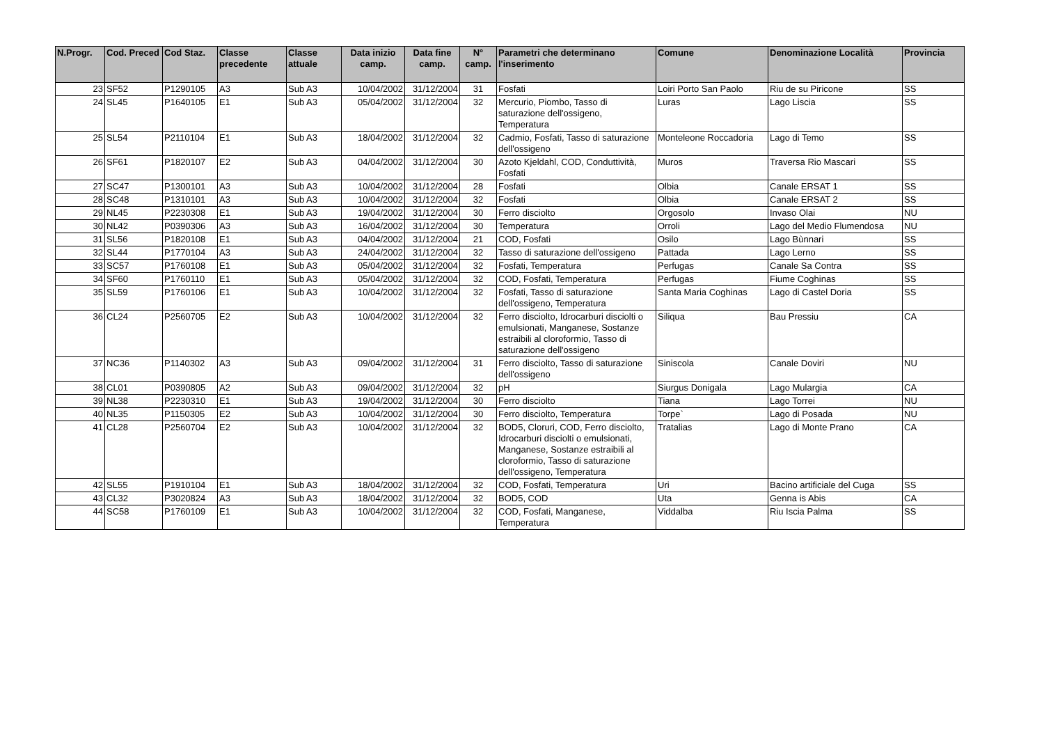| N.Progr. | Cod. Preced | Cod Staz. | Classe precedente | Classe attuale | Data inizio camp. | Data fine camp. | N° camp. | Parametri che determinano l'inserimento | Comune | Denominazione Località | Provincia |
| --- | --- | --- | --- | --- | --- | --- | --- | --- | --- | --- | --- |
| 23 | SF52 | P1290105 | A3 | Sub A3 | 10/04/2002 | 31/12/2004 | 31 | Fosfati | Loiri Porto San Paolo | Riu de su Piricone | SS |
| 24 | SL45 | P1640105 | E1 | Sub A3 | 05/04/2002 | 31/12/2004 | 32 | Mercurio, Piombo, Tasso di saturazione dell'ossigeno, Temperatura | Luras | Lago Liscia | SS |
| 25 | SL54 | P2110104 | E1 | Sub A3 | 18/04/2002 | 31/12/2004 | 32 | Cadmio, Fosfati, Tasso di saturazione dell'ossigeno | Monteleone Roccadoria | Lago di Temo | SS |
| 26 | SF61 | P1820107 | E2 | Sub A3 | 04/04/2002 | 31/12/2004 | 30 | Azoto Kjeldahl, COD, Conduttività, Fosfati | Muros | Traversa Rio Mascari | SS |
| 27 | SC47 | P1300101 | A3 | Sub A3 | 10/04/2002 | 31/12/2004 | 28 | Fosfati | Olbia | Canale ERSAT 1 | SS |
| 28 | SC48 | P1310101 | A3 | Sub A3 | 10/04/2002 | 31/12/2004 | 32 | Fosfati | Olbia | Canale ERSAT 2 | SS |
| 29 | NL45 | P2230308 | E1 | Sub A3 | 19/04/2002 | 31/12/2004 | 30 | Ferro disciolto | Orgosolo | Invaso Olai | NU |
| 30 | NL42 | P0390306 | A3 | Sub A3 | 16/04/2002 | 31/12/2004 | 30 | Temperatura | Orroli | Lago del Medio Flumendosa | NU |
| 31 | SL56 | P1820108 | E1 | Sub A3 | 04/04/2002 | 31/12/2004 | 21 | COD, Fosfati | Osilo | Lago Bùnnari | SS |
| 32 | SL44 | P1770104 | A3 | Sub A3 | 24/04/2002 | 31/12/2004 | 32 | Tasso di saturazione dell'ossigeno | Pattada | Lago Lerno | SS |
| 33 | SC57 | P1760108 | E1 | Sub A3 | 05/04/2002 | 31/12/2004 | 32 | Fosfati, Temperatura | Perfugas | Canale Sa Contra | SS |
| 34 | SF60 | P1760110 | E1 | Sub A3 | 05/04/2002 | 31/12/2004 | 32 | COD, Fosfati, Temperatura | Perfugas | Fiume Coghinas | SS |
| 35 | SL59 | P1760106 | E1 | Sub A3 | 10/04/2002 | 31/12/2004 | 32 | Fosfati, Tasso di saturazione dell'ossigeno, Temperatura | Santa Maria Coghinas | Lago di Castel Doria | SS |
| 36 | CL24 | P2560705 | E2 | Sub A3 | 10/04/2002 | 31/12/2004 | 32 | Ferro disciolto, Idrocarburi disciolti o emulsionati, Manganese, Sostanze estraibili al cloroformio, Tasso di saturazione dell'ossigeno | Siliqua | Bau Pressiu | CA |
| 37 | NC36 | P1140302 | A3 | Sub A3 | 09/04/2002 | 31/12/2004 | 31 | Ferro disciolto, Tasso di saturazione dell'ossigeno | Siniscola | Canale Doviri | NU |
| 38 | CL01 | P0390805 | A2 | Sub A3 | 09/04/2002 | 31/12/2004 | 32 | pH | Siurgus Donigala | Lago Mulargia | CA |
| 39 | NL38 | P2230310 | E1 | Sub A3 | 19/04/2002 | 31/12/2004 | 30 | Ferro disciolto | Tiana | Lago Torrei | NU |
| 40 | NL35 | P1150305 | E2 | Sub A3 | 10/04/2002 | 31/12/2004 | 30 | Ferro disciolto, Temperatura | Torpe` | Lago di Posada | NU |
| 41 | CL28 | P2560704 | E2 | Sub A3 | 10/04/2002 | 31/12/2004 | 32 | BOD5, Cloruri, COD, Ferro disciolto, Idrocarburi disciolti o emulsionati, Manganese, Sostanze estraibili al cloroformio, Tasso di saturazione dell'ossigeno, Temperatura | Tratalias | Lago di Monte Prano | CA |
| 42 | SL55 | P1910104 | E1 | Sub A3 | 18/04/2002 | 31/12/2004 | 32 | COD, Fosfati, Temperatura | Uri | Bacino artificiale del Cuga | SS |
| 43 | CL32 | P3020824 | A3 | Sub A3 | 18/04/2002 | 31/12/2004 | 32 | BOD5, COD | Uta | Genna is Abis | CA |
| 44 | SC58 | P1760109 | E1 | Sub A3 | 10/04/2002 | 31/12/2004 | 32 | COD, Fosfati, Manganese, Temperatura | Viddalba | Riu Iscia Palma | SS |